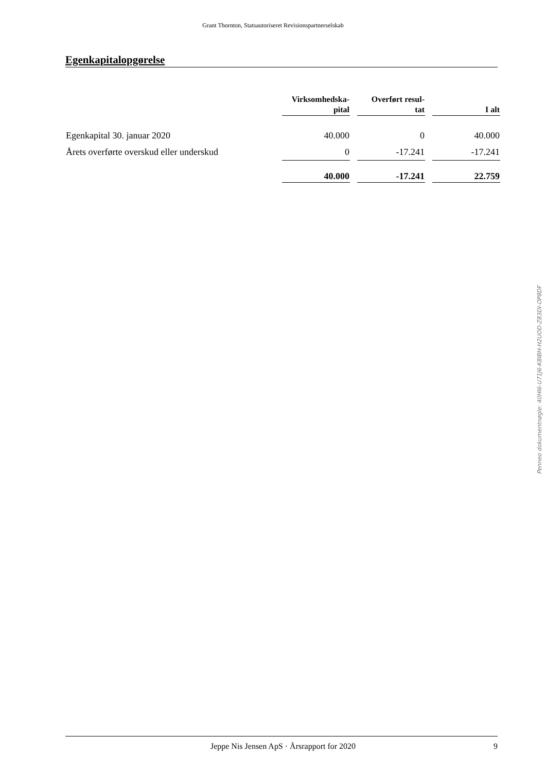Grant Thornton, Statsautoriseret Revisionspartnerselskab
Egenkapitalopgørelse
| | Virksomhedska- pital | | Overført resul- tat | | I alt |
| --- | --- | --- | --- | --- | --- |
| Egenkapital 30. januar 2020 | 40.000 | | 0 | | 40.000 |
| Årets overførte overskud eller underskud | 0 | | -17.241 | | -17.241 |
| | 40.000 | | -17.241 | | 22.759 |
Penneo dokumentnøgle: 40HI6-U71J6-K8IBH-H2UOD-Z83DI-OP8DF
Jeppe Nis Jensen ApS · Årsrapport for 2020 9